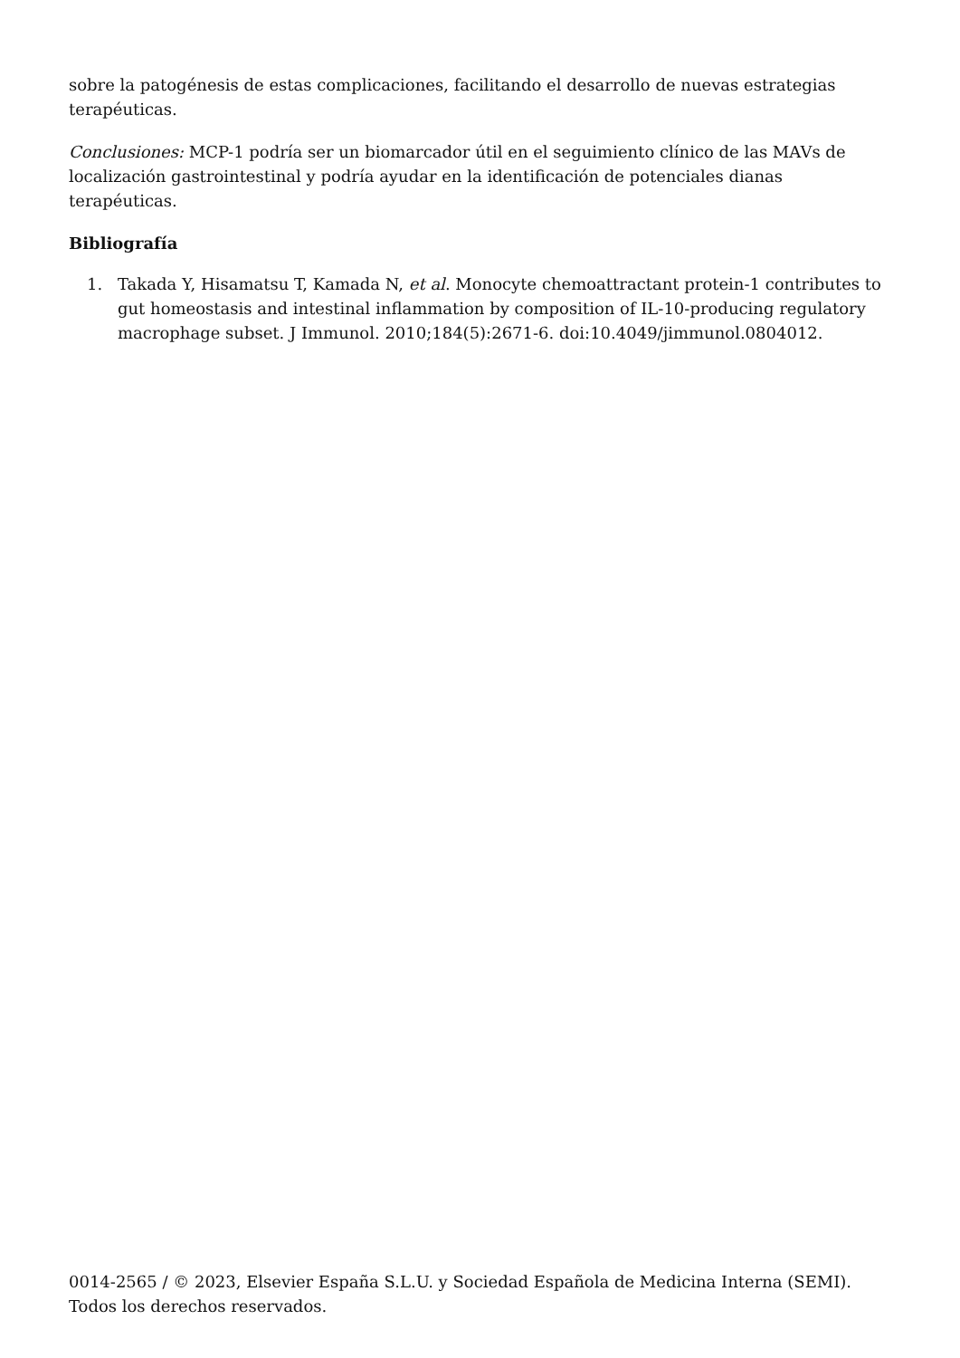sobre la patogénesis de estas complicaciones, facilitando el desarrollo de nuevas estrategias terapéuticas.
Conclusiones: MCP-1 podría ser un biomarcador útil en el seguimiento clínico de las MAVs de localización gastrointestinal y podría ayudar en la identificación de potenciales dianas terapéuticas.
Bibliografía
1. Takada Y, Hisamatsu T, Kamada N, et al. Monocyte chemoattractant protein-1 contributes to gut homeostasis and intestinal inflammation by composition of IL-10-producing regulatory macrophage subset. J Immunol. 2010;184(5):2671-6. doi:10.4049/jimmunol.0804012.
0014-2565 / © 2023, Elsevier España S.L.U. y Sociedad Española de Medicina Interna (SEMI). Todos los derechos reservados.